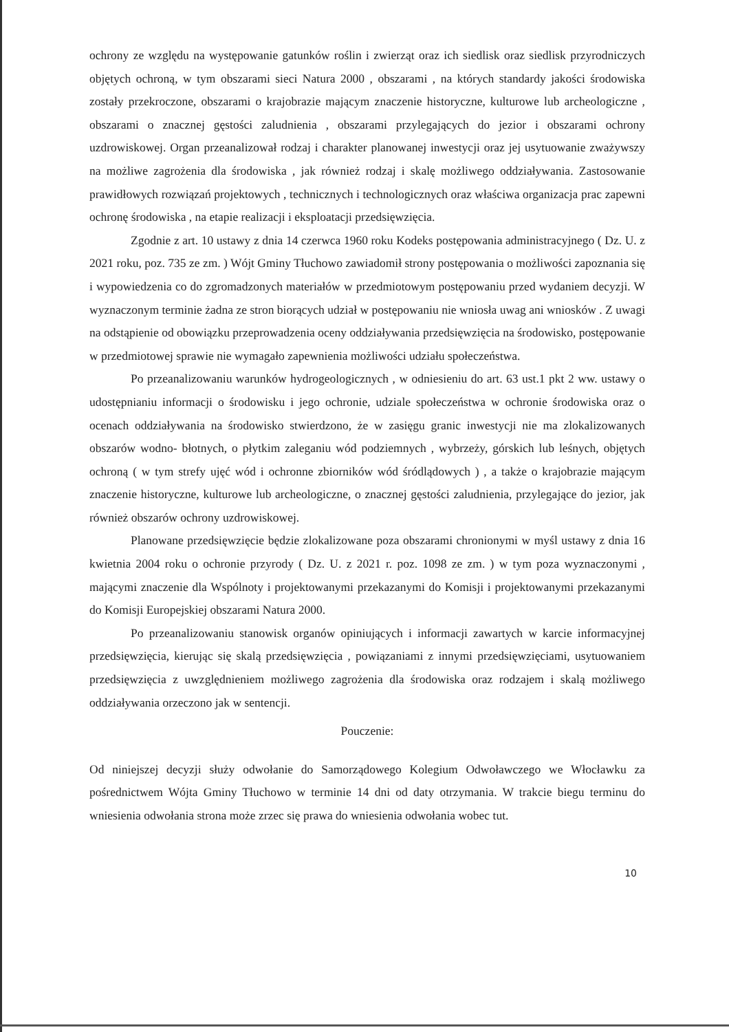ochrony ze względu na występowanie gatunków roślin i zwierząt oraz ich siedlisk oraz siedlisk przyrodniczych objętych ochroną, w tym obszarami sieci Natura 2000 , obszarami , na których standardy jakości środowiska zostały przekroczone, obszarami o krajobrazie mającym znaczenie historyczne, kulturowe lub archeologiczne , obszarami o znacznej gęstości zaludnienia , obszarami przylegających do jezior i obszarami ochrony uzdrowiskowej. Organ przeanalizował rodzaj i charakter planowanej inwestycji oraz jej usytuowanie zważywszy na możliwe zagrożenia dla środowiska , jak również rodzaj i skalę możliwego oddziaływania. Zastosowanie prawidłowych rozwiązań projektowych , technicznych i technologicznych oraz właściwa organizacja prac zapewni ochronę środowiska , na etapie realizacji i eksploatacji przedsięwzięcia.
Zgodnie z art. 10 ustawy z dnia 14 czerwca 1960 roku Kodeks postępowania administracyjnego ( Dz. U. z 2021 roku, poz. 735 ze zm. ) Wójt Gminy Tłuchowo zawiadomił strony postępowania o możliwości zapoznania się i wypowiedzenia co do zgromadzonych materiałów w przedmiotowym postępowaniu przed wydaniem decyzji. W wyznaczonym terminie żadna ze stron biorących udział w postępowaniu nie wniosła uwag ani wniosków . Z uwagi na odstąpienie od obowiązku przeprowadzenia oceny oddziaływania przedsięwzięcia na środowisko, postępowanie w przedmiotowej sprawie nie wymagało zapewnienia możliwości udziału społeczeństwa.
Po przeanalizowaniu warunków hydrogeologicznych , w odniesieniu do art. 63 ust.1 pkt 2 ww. ustawy o udostępnianiu informacji o środowisku i jego ochronie, udziale społeczeństwa w ochronie środowiska oraz o ocenach oddziaływania na środowisko stwierdzono, że w zasięgu granic inwestycji nie ma zlokalizowanych obszarów wodno- błotnych, o płytkim zaleganiu wód podziemnych , wybrzeży, górskich lub leśnych, objętych ochroną ( w tym strefy ujęć wód i ochronne zbiorników wód śródlądowych ) , a także o krajobrazie mającym znaczenie historyczne, kulturowe lub archeologiczne, o znacznej gęstości zaludnienia, przylegające do jezior, jak również obszarów ochrony uzdrowiskowej.
Planowane przedsięwzięcie będzie zlokalizowane poza obszarami chronionymi w myśl ustawy z dnia 16 kwietnia 2004 roku o ochronie przyrody ( Dz. U. z 2021 r. poz. 1098 ze zm. ) w tym poza wyznaczonymi , mającymi znaczenie dla Wspólnoty i projektowanymi przekazanymi do Komisji i projektowanymi przekazanymi do Komisji Europejskiej obszarami Natura 2000.
Po przeanalizowaniu stanowisk organów opiniujących i informacji zawartych w karcie informacyjnej przedsięwzięcia, kierując się skalą przedsięwzięcia , powiązaniami z innymi przedsięwzięciami, usytuowaniem przedsięwzięcia z uwzględnieniem możliwego zagrożenia dla środowiska oraz rodzajem i skalą możliwego oddziaływania orzeczono jak w sentencji.
Pouczenie:
Od niniejszej decyzji służy odwołanie do Samorządowego Kolegium Odwoławczego we Włocławku za pośrednictwem Wójta Gminy Tłuchowo w terminie 14 dni od daty otrzymania. W trakcie biegu terminu do wniesienia odwołania strona może zrzec się prawa do wniesienia odwołania wobec tut.
10